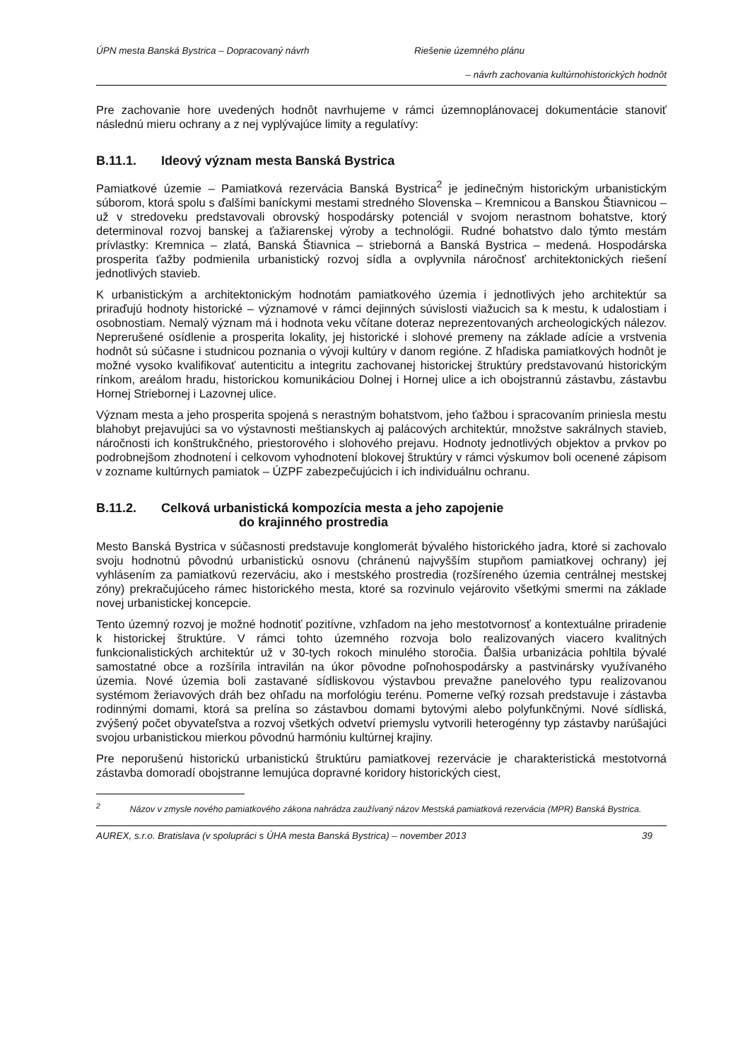ÚPN mesta Banská Bystrica – Dopracovaný návrh Riešenie územného plánu
– návrh zachovania kultúrnohistorických hodnôt
Pre zachovanie hore uvedených hodnôt navrhujeme v rámci územnoplánovacej dokumentácie stanoviť následnú mieru ochrany a z nej vyplývajúce limity a regulatívy:
B.11.1. Ideový význam mesta Banská Bystrica
Pamiatkové územie – Pamiatková rezervácia Banská Bystrica<sup>2</sup> je jedinečným historickým urbanistickým súborom, ktorá spolu s ďalšími baníckymi mestami stredného Slovenska – Kremnicou a Banskou Štiavnicou – už v stredoveku predstavovali obrovský hospodársky potenciál v svojom nerastnom bohatstve, ktorý determinoval rozvoj banskej a ťažiarenskej výroby a technológii. Rudné bohatstvo dalo týmto mestám prívlastky: Kremnica – zlatá, Banská Štiavnica – strieborná a Banská Bystrica – medená. Hospodárska prosperita ťažby podmienila urbanistický rozvoj sídla a ovplyvnila náročnosť architektonických riešení jednotlivých stavieb.
K urbanistickým a architektonickým hodnotám pamiatkového územia i jednotlivých jeho architektúr sa priraďujú hodnoty historické – významové v rámci dejinných súvislosti viažucich sa k mestu, k udalostiam i osobnostiam. Nemalý význam má i hodnota veku včítane doteraz neprezentovaných archeologických nálezov. Neprerušené osídlenie a prosperita lokality, jej historické i slohové premeny na základe adície a vrstvenia hodnôt sú súčasne i studnicou poznania o vývoji kultúry v danom regióne. Z hľadiska pamiatkových hodnôt je možné vysoko kvalifikovať autenticitu a integritu zachovanej historickej štruktúry predstavovanú historickým rínkom, areálom hradu, historickou komunikáciou Dolnej i Hornej ulice a ich obojstrannú zástavbu, zástavbu Hornej Striebornej i Lazovnej ulice.
Význam mesta a jeho prosperita spojená s nerastným bohatstvom, jeho ťažbou i spracovaním priniesla mestu blahobyt prejavujúci sa vo výstavnosti meštianskych aj palácových architektúr, množstve sakrálnych stavieb, náročnosti ich konštrukčného, priestorového i slohového prejavu. Hodnoty jednotlivých objektov a prvkov po podrobnejšom zhodnotení i celkovom vyhodnotení blokovej štruktúry v rámci výskumov boli ocenené zápisom v zozname kultúrnych pamiatok – ÚZPF zabezpečujúcich i ich individuálnu ochranu.
B.11.2. Celková urbanistická kompozícia mesta a jeho zapojenie
do krajinného prostredia
Mesto Banská Bystrica v súčasnosti predstavuje konglomerát bývalého historického jadra, ktoré si zachovalo svoju hodnotnú pôvodnú urbanistickú osnovu (chránenú najvyšším stupňom pamiatkovej ochrany) jej vyhlásením za pamiatkovú rezerváciu, ako i mestského prostredia (rozšíreného územia centrálnej mestskej zóny) prekračujúceho rámec historického mesta, ktoré sa rozvinulo vejárovito všetkými smermi na základe novej urbanistickej koncepcie.
Tento územný rozvoj je možné hodnotiť pozitívne, vzhľadom na jeho mestotvornosť a kontextuálne priradenie k historickej štruktúre. V rámci tohto územného rozvoja bolo realizovaných viacero kvalitných funkcionalistických architektúr už v 30-tych rokoch minulého storočia. Ďalšia urbanizácia pohltila bývalé samostatné obce a rozšírila intravilán na úkor pôvodne poľnohospodársky a pastvinársky využívaného územia. Nové územia boli zastavané sídliskovou výstavbou prevažne panelového typu realizovanou systémom žeriavových dráh bez ohľadu na morfológiu terénu. Pomerne veľký rozsah predstavuje i zástavba rodinnými domami, ktorá sa prelína so zástavbou domami bytovými alebo polyfunkčnými. Nové sídliská, zvýšený počet obyvateľstva a rozvoj všetkých odvetví priemyslu vytvorili heterogénny typ zástavby narúšajúci svojou urbanistickou mierkou pôvodnú harmóniu kultúrnej krajiny.
Pre neporušenú historickú urbanistickú štruktúru pamiatkovej rezervácie je charakteristická mestotvorná zástavba domoradí obojstranne lemujúca dopravné koridory historických ciest,
<sup>2</sup> Názov v zmysle nového pamiatkového zákona nahrádza zaužívaný názov Mestská pamiatková rezervácia (MPR) Banská Bystrica.
AUREX, s.r.o. Bratislava (v spolupráci s ÚHA mesta Banská Bystrica) – november 2013 39